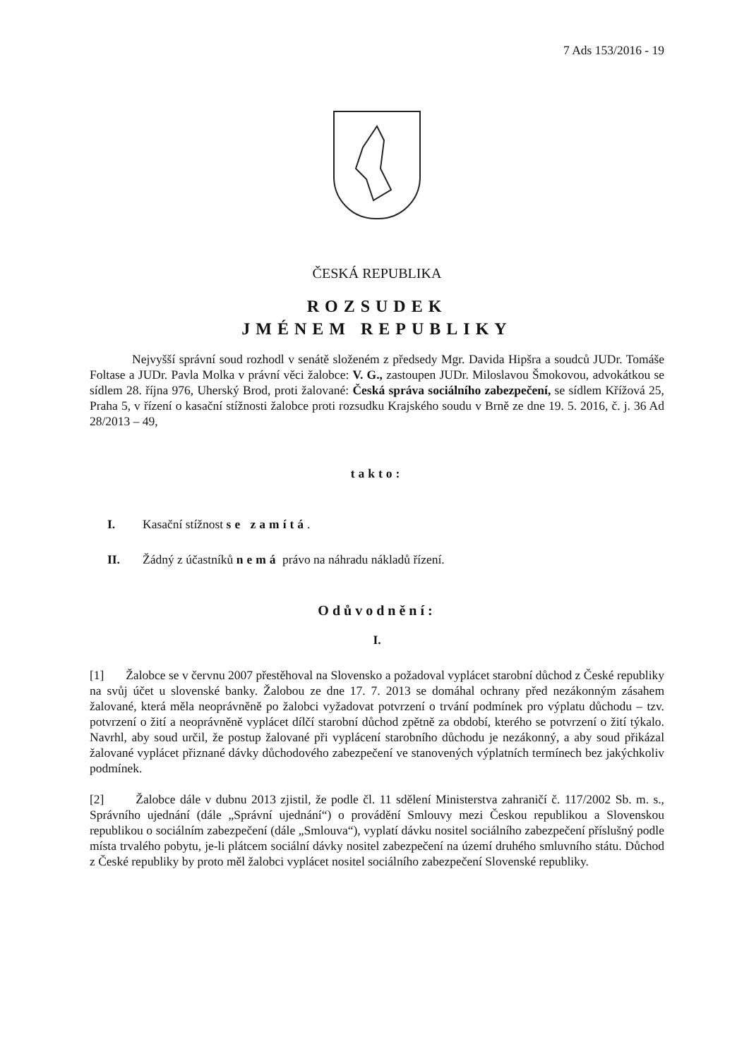7 Ads 153/2016 - 19
ČESKÁ REPUBLIKA
ROZSUDEK
JMÉNEM REPUBLIKY
Nejvyšší správní soud rozhodl v senátě složeném z předsedy Mgr. Davida Hipšra a soudců JUDr. Tomáše Foltase a JUDr. Pavla Molka v právní věci žalobce: V. G., zastoupen JUDr. Miloslavou Šmokovou, advokátkou se sídlem 28. října 976, Uherský Brod, proti žalované: Česká správa sociálního zabezpečení, se sídlem Křížová 25, Praha 5, v řízení o kasační stížnosti žalobce proti rozsudku Krajského soudu v Brně ze dne 19. 5. 2016, č. j. 36 Ad 28/2013 – 49,
takto:
I. Kasační stížnost se zamítá.
II. Žádný z účastníků nemá právo na náhradu nákladů řízení.
Odůvodnění:
I.
[1] Žalobce se v červnu 2007 přestěhoval na Slovensko a požadoval vyplácet starobní důchod z České republiky na svůj účet u slovenské banky. Žalobou ze dne 17. 7. 2013 se domáhal ochrany před nezákonným zásahem žalované, která měla neoprávněně po žalobci vyžadovat potvrzení o trvání podmínek pro výplatu důchodu – tzv. potvrzení o žití a neoprávněně vyplácet dílčí starobní důchod zpětně za období, kterého se potvrzení o žití týkalo. Navrhl, aby soud určil, že postup žalované při vyplácení starobního důchodu je nezákonný, a aby soud přikázal žalované vyplácet přiznané dávky důchodového zabezpečení ve stanovených výplatních termínech bez jakýchkoliv podmínek.
[2] Žalobce dále v dubnu 2013 zjistil, že podle čl. 11 sdělení Ministerstva zahraničí č. 117/2002 Sb. m. s., Správního ujednání (dále „Správní ujednání“) o provádění Smlouvy mezi Českou republikou a Slovenskou republikou o sociálním zabezpečení (dále „Smlouva“), vyplatí dávku nositel sociálního zabezpečení příslušný podle místa trvalého pobytu, je-li plátcem sociální dávky nositel zabezpečení na území druhého smluvního státu. Důchod z České republiky by proto měl žalobci vyplácet nositel sociálního zabezpečení Slovenské republiky.